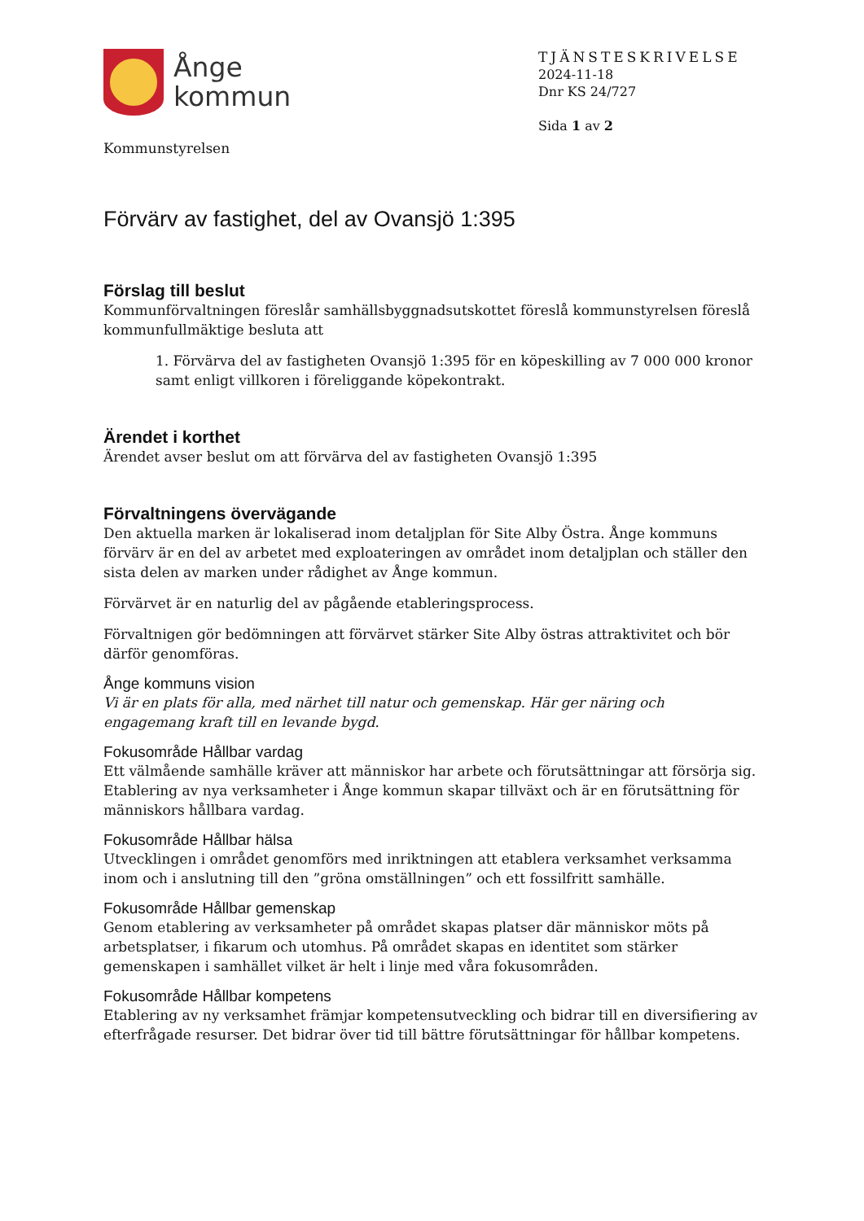Ånge
kommun
Kommunstyrelsen
TJÄNSTESKRIVELSE
2024-11-18
Dnr KS 24/727
Sida 1 av 2
Förvärv av fastighet, del av Ovansjö 1:395
Förslag till beslut
Kommunförvaltningen föreslår samhällsbyggnadsutskottet föreslå kommunstyrelsen föreslå kommunfullmäktige besluta att
1. Förvärva del av fastigheten Ovansjö 1:395 för en köpeskilling av 7 000 000 kronor samt enligt villkoren i föreliggande köpekontrakt.
Ärendet i korthet
Ärendet avser beslut om att förvärva del av fastigheten Ovansjö 1:395
Förvaltningens övervägande
Den aktuella marken är lokaliserad inom detaljplan för Site Alby Östra. Ånge kommuns förvärv är en del av arbetet med exploateringen av området inom detaljplan och ställer den sista delen av marken under rådighet av Ånge kommun.
Förvärvet är en naturlig del av pågående etableringsprocess.
Förvaltnigen gör bedömningen att förvärvet stärker Site Alby östras attraktivitet och bör därför genomföras.
Ånge kommuns vision
Vi är en plats för alla, med närhet till natur och gemenskap. Här ger näring och engagemang kraft till en levande bygd.
Fokusområde Hållbar vardag
Ett välmående samhälle kräver att människor har arbete och förutsättningar att försörja sig. Etablering av nya verksamheter i Ånge kommun skapar tillväxt och är en förutsättning för människors hållbara vardag.
Fokusområde Hållbar hälsa
Utvecklingen i området genomförs med inriktningen att etablera verksamhet verksamma inom och i anslutning till den ”gröna omställningen” och ett fossilfritt samhälle.
Fokusområde Hållbar gemenskap
Genom etablering av verksamheter på området skapas platser där människor möts på arbetsplatser, i fikarum och utomhus. På området skapas en identitet som stärker gemenskapen i samhället vilket är helt i linje med våra fokusområden.
Fokusområde Hållbar kompetens
Etablering av ny verksamhet främjar kompetensutveckling och bidrar till en diversifiering av efterfrågade resurser. Det bidrar över tid till bättre förutsättningar för hållbar kompetens.